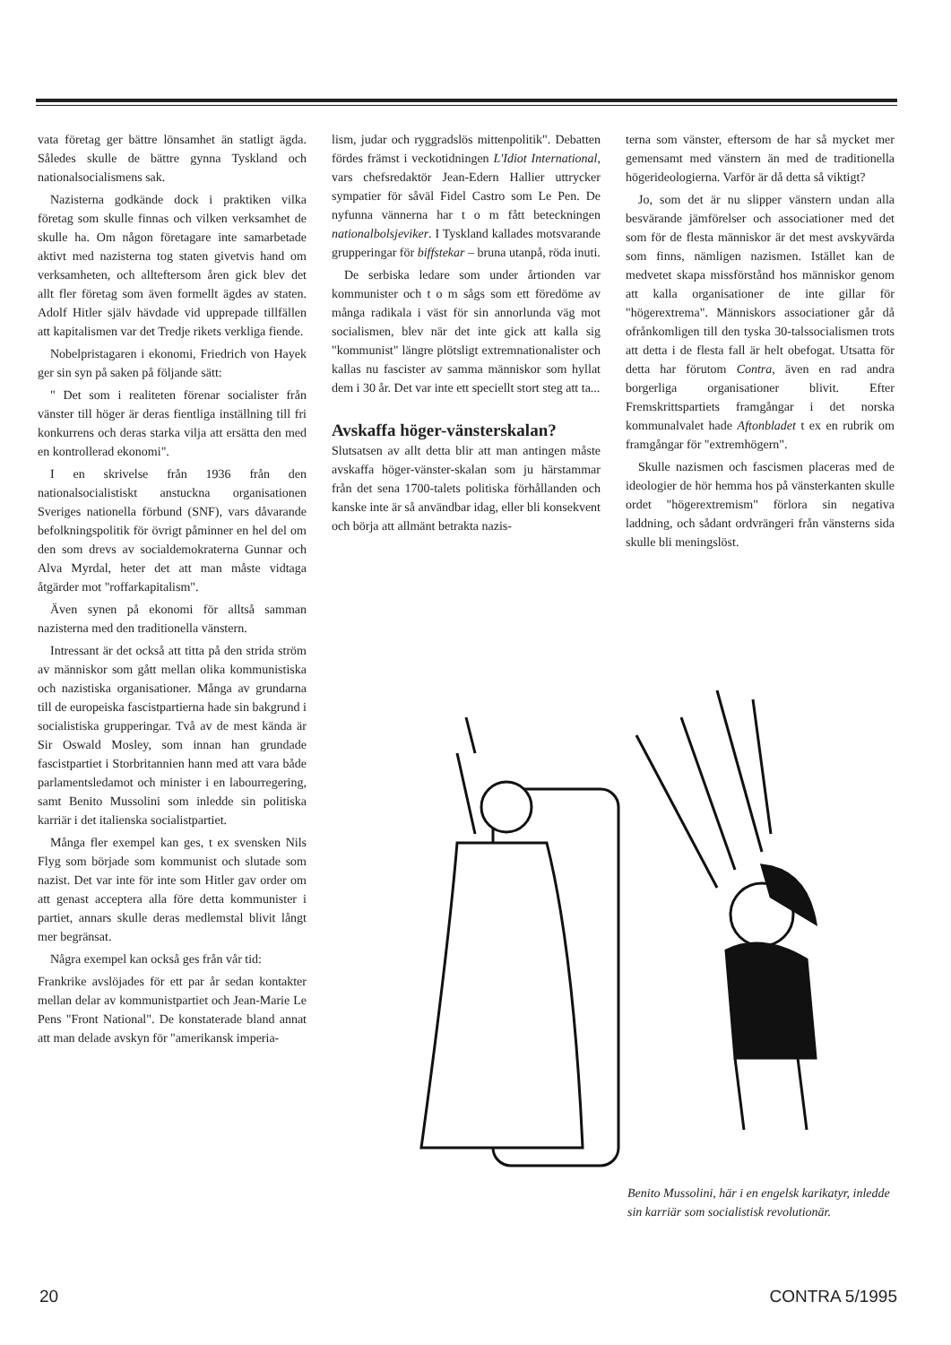vata företag ger bättre lönsamhet än statligt ägda. Således skulle de bättre gynna Tyskland och nationalsocialismens sak.
Nazisterna godkände dock i praktiken vilka företag som skulle finnas och vilken verksamhet de skulle ha. Om någon företagare inte samarbetade aktivt med nazisterna tog staten givetvis hand om verksamheten, och allteftersom åren gick blev det allt fler företag som även formellt ägdes av staten. Adolf Hitler själv hävdade vid upprepade tillfällen att kapitalismen var det Tredje rikets verkliga fiende.
Nobelpristagaren i ekonomi, Friedrich von Hayek ger sin syn på saken på följande sätt:
" Det som i realiteten förenar socialister från vänster till höger är deras fientliga inställning till fri konkurrens och deras starka vilja att ersätta den med en kontrollerad ekonomi".
I en skrivelse från 1936 från den nationalsocialistiskt anstuckna organisationen Sveriges nationella förbund (SNF), vars dåvarande befolkningspolitik för övrigt påminner en hel del om den som drevs av socialdemokraterna Gunnar och Alva Myrdal, heter det att man måste vidtaga åtgärder mot "roffarkapitalism".
Även synen på ekonomi för alltså samman nazisterna med den traditionella vänstern.
Intressant är det också att titta på den strida ström av människor som gått mellan olika kommunistiska och nazistiska organisationer. Många av grundarna till de europeiska fascistpartierna hade sin bakgrund i socialistiska grupperingar. Två av de mest kända är Sir Oswald Mosley, som innan han grundade fascistpartiet i Storbritannien hann med att vara både parlamentsledamot och minister i en labourregering, samt Benito Mussolini som inledde sin politiska karriär i det italienska socialistpartiet.
Många fler exempel kan ges, t ex svensken Nils Flyg som började som kommunist och slutade som nazist. Det var inte för inte som Hitler gav order om att genast acceptera alla före detta kommunister i partiet, annars skulle deras medlemstal blivit långt mer begränsat.
Några exempel kan också ges från vår tid:
Frankrike avslöjades för ett par år sedan kontakter mellan delar av kommunistpartiet och Jean-Marie Le Pens "Front National". De konstaterade bland annat att man delade avskyn för "amerikansk imperia-
lism, judar och ryggradslös mittenpolitik". Debatten fördes främst i veckotidningen L'Idiot International, vars chefsredaktör Jean-Edern Hallier uttrycker sympatier för såväl Fidel Castro som Le Pen. De nyfunna vännerna har t o m fått beteckningen nationalbolsjeviker. I Tyskland kallades motsvarande grupperingar för biffstekar – bruna utanpå, röda inuti.
De serbiska ledare som under årtionden var kommunister och t o m sågs som ett föredöme av många radikala i väst för sin annorlunda väg mot socialismen, blev när det inte gick att kalla sig "kommunist" längre plötsligt extremnationalister och kallas nu fascister av samma människor som hyllat dem i 30 år. Det var inte ett speciellt stort steg att ta...
Avskaffa höger-vänsterskalan?
Slutsatsen av allt detta blir att man antingen måste avskaffa höger-vänster-skalan som ju härstammar från det sena 1700-talets politiska förhållanden och kanske inte är så användbar idag, eller bli konsekvent och börja att allmänt betrakta nazis-
terna som vänster, eftersom de har så mycket mer gemensamt med vänstern än med de traditionella högerideologierna. Varför är då detta så viktigt?
Jo, som det är nu slipper vänstern undan alla besvärande jämförelser och associationer med det som för de flesta människor är det mest avskyvärda som finns, nämligen nazismen. Istället kan de medvetet skapa missförstånd hos människor genom att kalla organisationer de inte gillar för "högerextrema". Människors associationer går då ofrånkomligen till den tyska 30-talssocialismen trots att detta i de flesta fall är helt obefogat. Utsatta för detta har förutom Contra, även en rad andra borgerliga organisationer blivit. Efter Fremskrittspartiets framgångar i det norska kommunalvalet hade Aftonbladet t ex en rubrik om framgångar för "extremhögern".
Skulle nazismen och fascismen placeras med de ideologier de hör hemma hos på vänsterkanten skulle ordet "högerextremism" förlora sin negativa laddning, och sådant ordvrängeri från vänsterns sida skulle bli meningslöst.
Benito Mussolini, här i en engelsk karikatyr, inledde sin karriär som socialistisk revolutionär.
20 CONTRA 5/1995